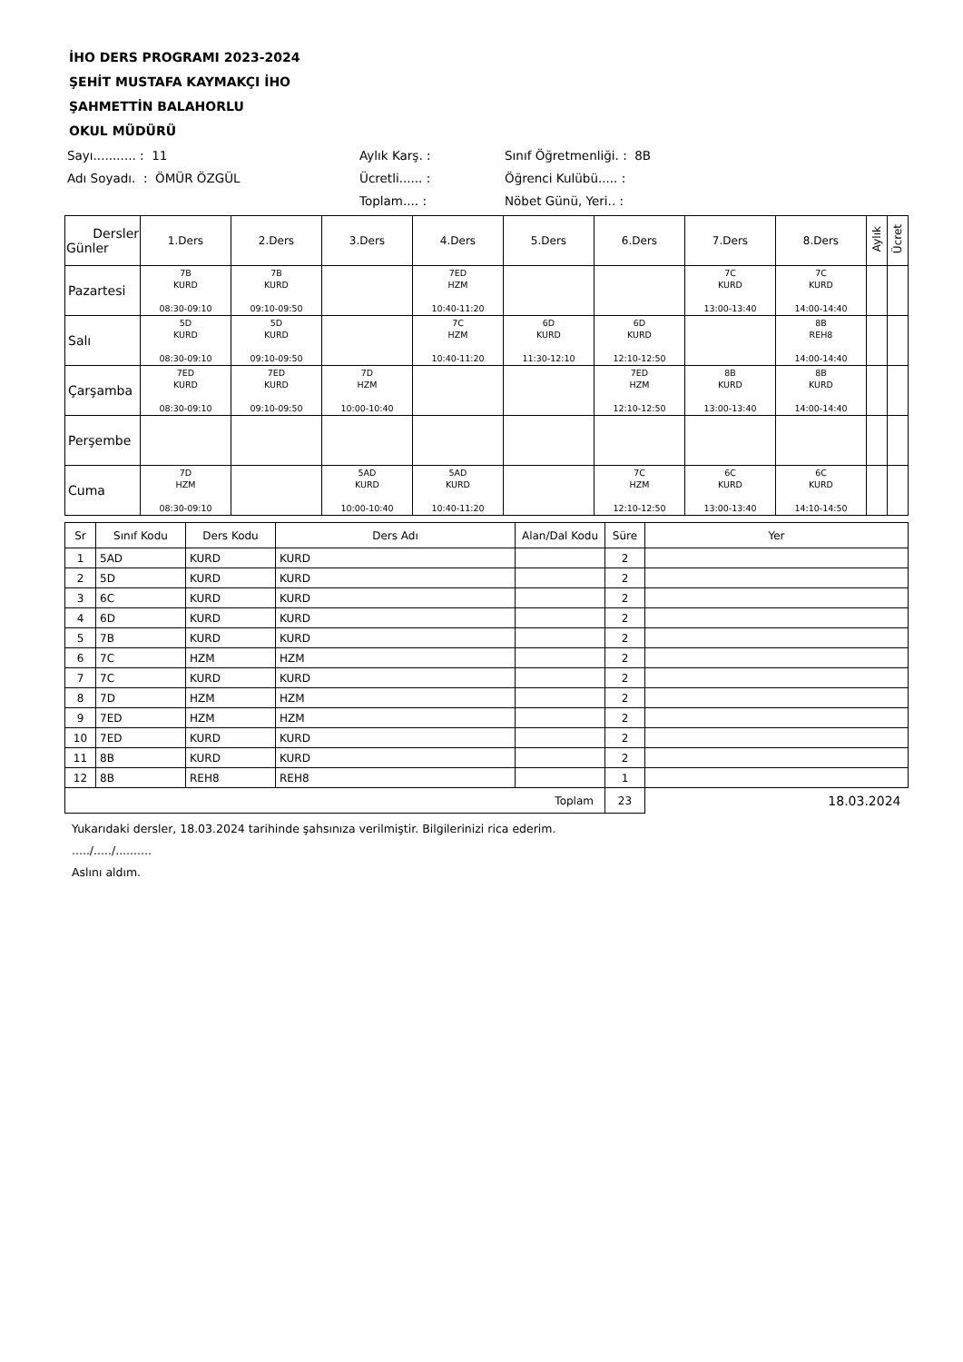İHO DERS PROGRAMI 2023-2024
ŞEHİT MUSTAFA KAYMAKÇI İHO
ŞAHMETTİN BALAHORLU
OKUL MÜDÜRÜ
Sayı........... : 11
Aylık Karş. :
Sınıf Öğretmenliği. : 8B
Adı Soyadı. : ÖMÜR ÖZGÜL
Ücretli...... :
Öğrenci Kulübü..... :
Toplam.... :
Nöbet Günü, Yeri.. :
| Dersler Günler | 1.Ders | 2.Ders | 3.Ders | 4.Ders | 5.Ders | 6.Ders | 7.Ders | 8.Ders | Aylık | Ücret |
| --- | --- | --- | --- | --- | --- | --- | --- | --- | --- | --- |
| Pazartesi | 7B KURD 08:30-09:10 | 7B KURD 09:10-09:50 | | 7ED HZM 10:40-11:20 | | | 7C KURD 13:00-13:40 | 7C KURD 14:00-14:40 | | |
| Salı | 5D KURD 08:30-09:10 | 5D KURD 09:10-09:50 | | 7C HZM 10:40-11:20 | 6D KURD 11:30-12:10 | 6D KURD 12:10-12:50 | | 8B REH8 14:00-14:40 | | |
| Çarşamba | 7ED KURD 08:30-09:10 | 7ED KURD 09:10-09:50 | 7D HZM 10:00-10:40 | | | 7ED HZM 12:10-12:50 | 8B KURD 13:00-13:40 | 8B KURD 14:00-14:40 | | |
| Perşembe | | | | | | | | | | |
| Cuma | 7D HZM 08:30-09:10 | | 5AD KURD 10:00-10:40 | 5AD KURD 10:40-11:20 | | 7C HZM 12:10-12:50 | 6C KURD 13:00-13:40 | 6C KURD 14:10-14:50 | | |
| Sr | Sınıf Kodu | Ders Kodu | Ders Adı | Alan/Dal Kodu | Süre | Yer |
| --- | --- | --- | --- | --- | --- | --- |
| 1 | 5AD | KURD | KURD | | 2 | |
| 2 | 5D | KURD | KURD | | 2 | |
| 3 | 6C | KURD | KURD | | 2 | |
| 4 | 6D | KURD | KURD | | 2 | |
| 5 | 7B | KURD | KURD | | 2 | |
| 6 | 7C | HZM | HZM | | 2 | |
| 7 | 7C | KURD | KURD | | 2 | |
| 8 | 7D | HZM | HZM | | 2 | |
| 9 | 7ED | HZM | HZM | | 2 | |
| 10 | 7ED | KURD | KURD | | 2 | |
| 11 | 8B | KURD | KURD | | 2 | |
| 12 | 8B | REH8 | REH8 | | 1 | |
| Toplam | | | | | 23 | 18.03.2024 |
Yukarıdaki dersler, 18.03.2024 tarihinde şahsınıza verilmiştir. Bilgilerinizi rica ederim.
...../...../..........
Aslını aldım.